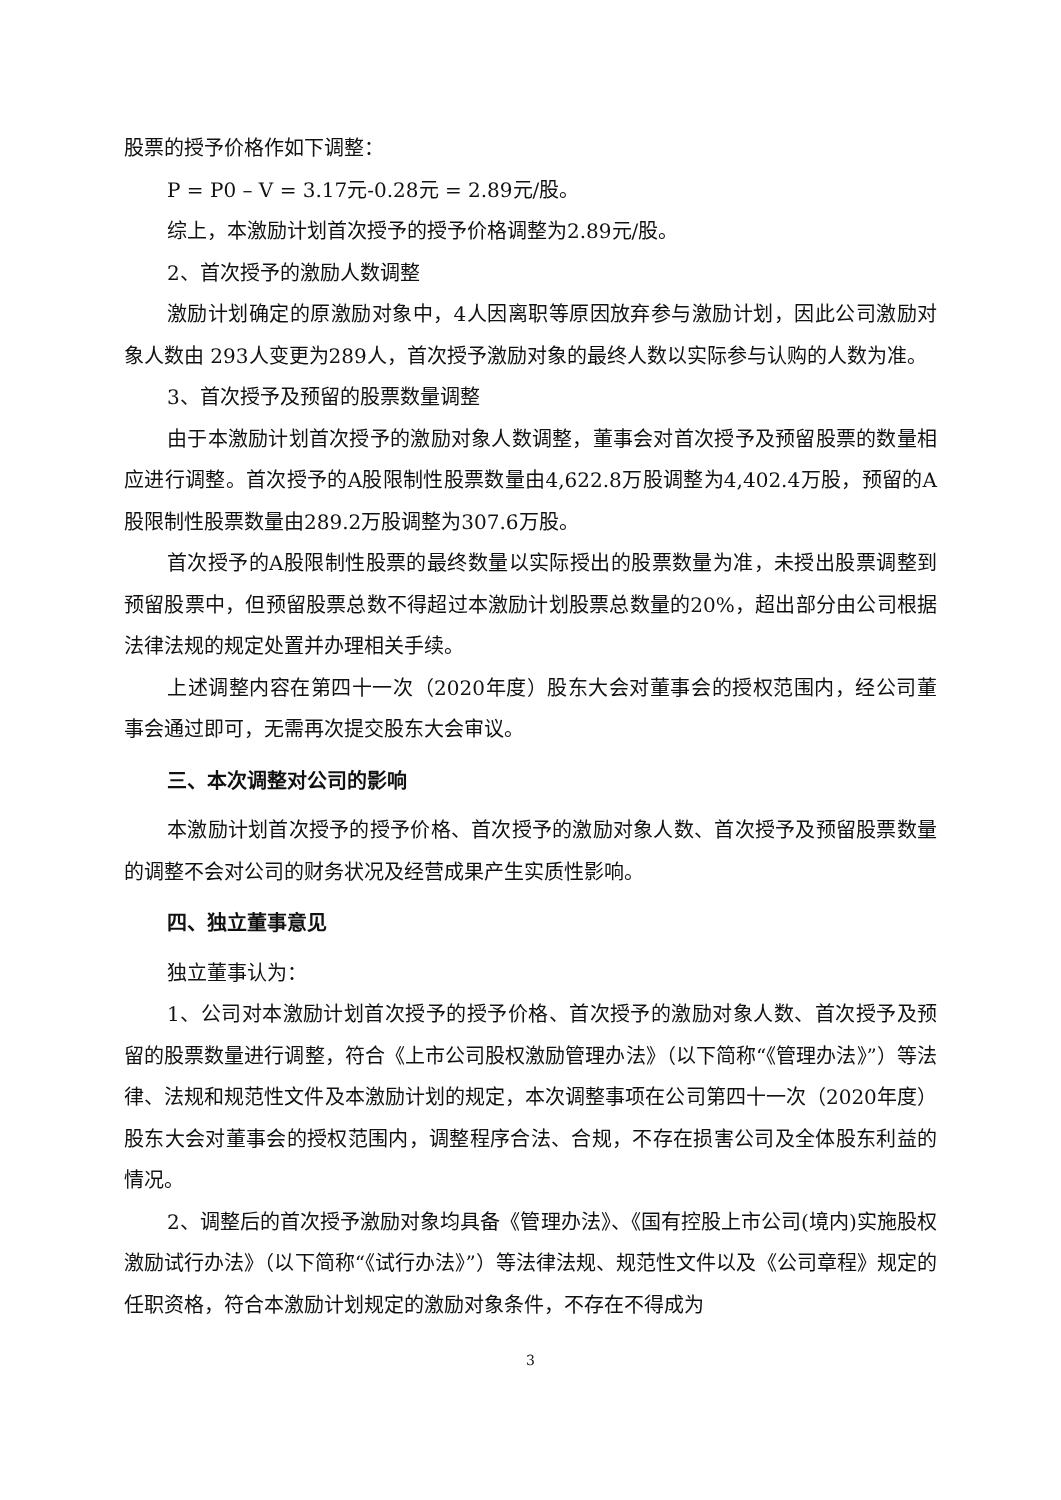股票的授予价格作如下调整：
P = P0 – V = 3.17元-0.28元 = 2.89元/股。
综上，本激励计划首次授予的授予价格调整为2.89元/股。
2、首次授予的激励人数调整
激励计划确定的原激励对象中，4人因离职等原因放弃参与激励计划，因此公司激励对象人数由 293人变更为289人，首次授予激励对象的最终人数以实际参与认购的人数为准。
3、首次授予及预留的股票数量调整
由于本激励计划首次授予的激励对象人数调整，董事会对首次授予及预留股票的数量相应进行调整。首次授予的A股限制性股票数量由4,622.8万股调整为4,402.4万股，预留的A股限制性股票数量由289.2万股调整为307.6万股。
首次授予的A股限制性股票的最终数量以实际授出的股票数量为准，未授出股票调整到预留股票中，但预留股票总数不得超过本激励计划股票总数量的20%，超出部分由公司根据法律法规的规定处置并办理相关手续。
上述调整内容在第四十一次（2020年度）股东大会对董事会的授权范围内，经公司董事会通过即可，无需再次提交股东大会审议。
三、本次调整对公司的影响
本激励计划首次授予的授予价格、首次授予的激励对象人数、首次授予及预留股票数量的调整不会对公司的财务状况及经营成果产生实质性影响。
四、独立董事意见
独立董事认为：
1、公司对本激励计划首次授予的授予价格、首次授予的激励对象人数、首次授予及预留的股票数量进行调整，符合《上市公司股权激励管理办法》（以下简称“《管理办法》”）等法律、法规和规范性文件及本激励计划的规定，本次调整事项在公司第四十一次（2020年度）股东大会对董事会的授权范围内，调整程序合法、合规，不存在损害公司及全体股东利益的情况。
2、调整后的首次授予激励对象均具备《管理办法》、《国有控股上市公司(境内)实施股权激励试行办法》（以下简称“《试行办法》”）等法律法规、规范性文件以及《公司章程》规定的任职资格，符合本激励计划规定的激励对象条件，不存在不得成为
3